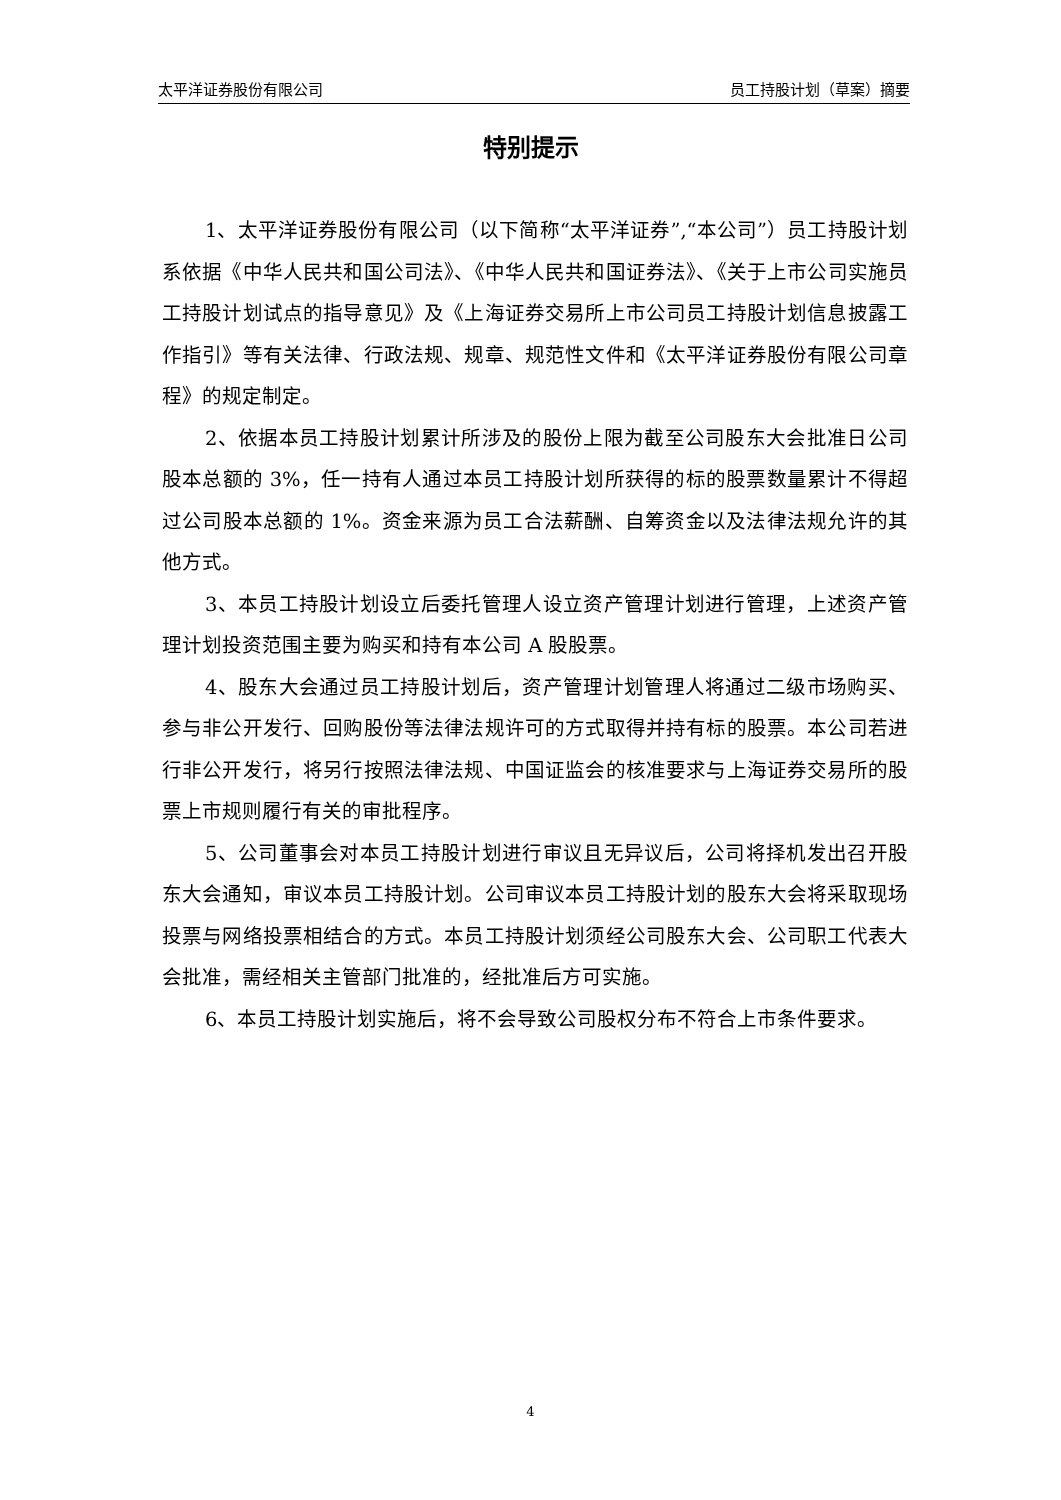太平洋证券股份有限公司 员工持股计划（草案）摘要
特别提示
1、太平洋证券股份有限公司（以下简称“太平洋证券”,“本公司”）员工持股计划系依据《中华人民共和国公司法》、《中华人民共和国证券法》、《关于上市公司实施员工持股计划试点的指导意见》及《上海证券交易所上市公司员工持股计划信息披露工作指引》等有关法律、行政法规、规章、规范性文件和《太平洋证券股份有限公司章程》的规定制定。
2、依据本员工持股计划累计所涉及的股份上限为截至公司股东大会批准日公司股本总额的 3%，任一持有人通过本员工持股计划所获得的标的股票数量累计不得超过公司股本总额的 1%。资金来源为员工合法薪酬、自筹资金以及法律法规允许的其他方式。
3、本员工持股计划设立后委托管理人设立资产管理计划进行管理，上述资产管理计划投资范围主要为购买和持有本公司 A 股股票。
4、股东大会通过员工持股计划后，资产管理计划管理人将通过二级市场购买、参与非公开发行、回购股份等法律法规许可的方式取得并持有标的股票。本公司若进行非公开发行，将另行按照法律法规、中国证监会的核准要求与上海证券交易所的股票上市规则履行有关的审批程序。
5、公司董事会对本员工持股计划进行审议且无异议后，公司将择机发出召开股东大会通知，审议本员工持股计划。公司审议本员工持股计划的股东大会将采取现场投票与网络投票相结合的方式。本员工持股计划须经公司股东大会、公司职工代表大会批准，需经相关主管部门批准的，经批准后方可实施。
6、本员工持股计划实施后，将不会导致公司股权分布不符合上市条件要求。
4